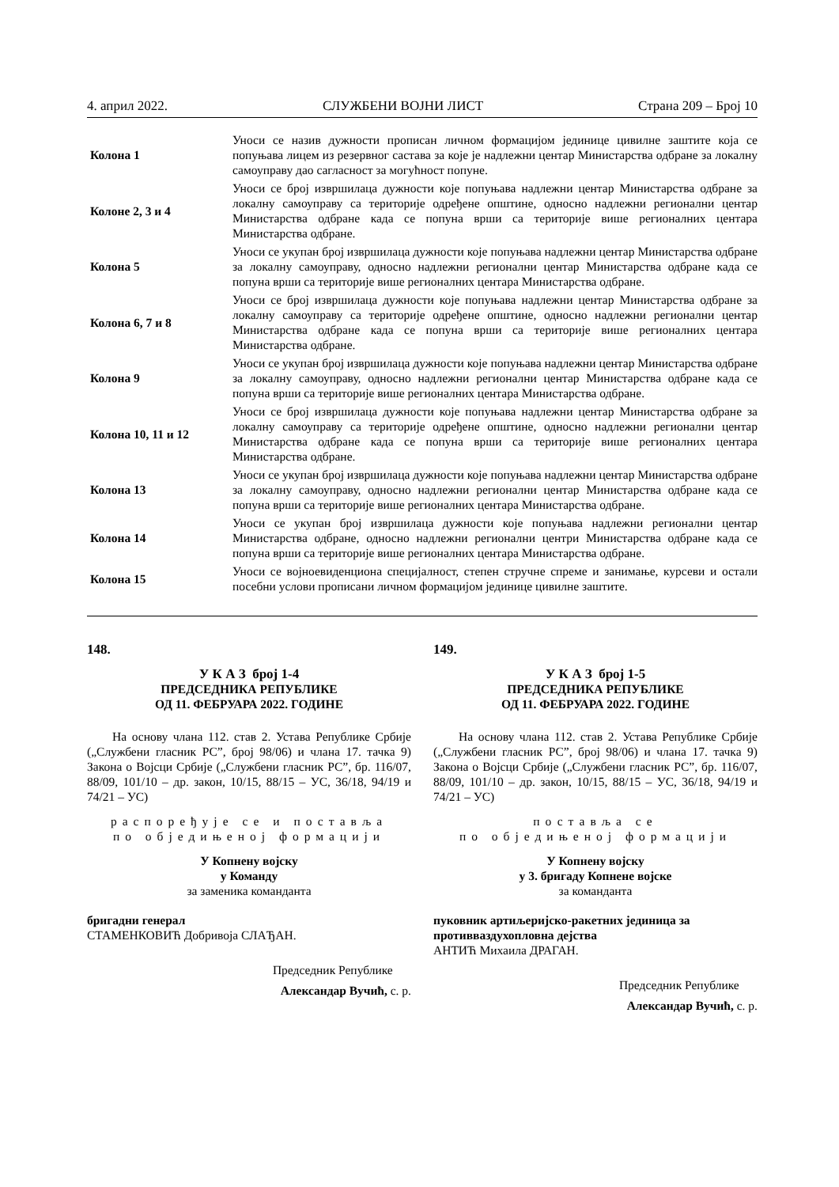4. април 2022. СЛУЖБЕНИ ВОЈНИ ЛИСТ Страна 209 – Број 10
| Колона 1 | Уноси се назив дужности прописан личном формацијом јединице цивилне заштите која се попуњава лицем из резервног састава за које је надлежни центар Министарства одбране за локалну самоуправу дао сагласност за могућност попуне. |
| Колоне 2, 3 и 4 | Уноси се број извршилаца дужности које попуњава надлежни центар Министарства одбране за локалну самоуправу са територије одређене општине, односно надлежни регионални центар Министарства одбране када се попуна врши са територије више регионалних центара Министарства одбране. |
| Колона 5 | Уноси се укупан број извршилаца дужности које попуњава надлежни центар Министарства одбране за локалну самоуправу, односно надлежни регионални центар Министарства одбране када се попуна врши са територије више регионалних центара Министарства одбране. |
| Колона 6, 7 и 8 | Уноси се број извршилаца дужности које попуњава надлежни центар Министарства одбране за локалну самоуправу са територије одређене општине, односно надлежни регионални центар Министарства одбране када се попуна врши са територије више регионалних центара Министарства одбране. |
| Колона 9 | Уноси се укупан број извршилаца дужности које попуњава надлежни центар Министарства одбране за локалну самоуправу, односно надлежни регионални центар Министарства одбране када се попуна врши са територије више регионалних центара Министарства одбране. |
| Колона 10, 11 и 12 | Уноси се број извршилаца дужности које попуњава надлежни центар Министарства одбране за локалну самоуправу са територије одређене општине, односно надлежни регионални центар Министарства одбране када се попуна врши са територије више регионалних центара Министарства одбране. |
| Колона 13 | Уноси се укупан број извршилаца дужности које попуњава надлежни центар Министарства одбране за локалну самоуправу, односно надлежни регионални центар Министарства одбране када се попуна врши са територије више регионалних центара Министарства одбране. |
| Колона 14 | Уноси се укупан број извршилаца дужности које попуњава надлежни регионални центар Министарства одбране, односно надлежни регионални центри Министарства одбране када се попуна врши са територије више регионалних центара Министарства одбране. |
| Колона 15 | Уноси се војноевиденциона специјалност, степен стручне спреме и занимање, курсеви и остали посебни услови прописани личном формацијом јединице цивилне заштите. |
148.
У К А З број 1-4
ПРЕДСЕДНИКА РЕПУБЛИКЕ
ОД 11. ФЕБРУАРА 2022. ГОДИНЕ
На основу члана 112. став 2. Устава Републике Србије („Службени гласник РС”, број 98/06) и члана 17. тачка 9) Закона о Војсци Србије („Службени гласник РС”, бр. 116/07, 88/09, 101/10 – др. закон, 10/15, 88/15 – УС, 36/18, 94/19 и 74/21 – УС)
распоређује се и поставља
по обједињеној формацији
У Копнену војску
у Команду
за заменика команданта
бригадни генерал
СТАМЕНКОВИЋ Добривоја СЛАЂАН.
Председник Републике
Александар Вучић, с. р.
149.
У К А З број 1-5
ПРЕДСЕДНИКА РЕПУБЛИКЕ
ОД 11. ФЕБРУАРА 2022. ГОДИНЕ
На основу члана 112. став 2. Устава Републике Србије („Службени гласник РС”, број 98/06) и члана 17. тачка 9) Закона о Војсци Србије („Службени гласник РС”, бр. 116/07, 88/09, 101/10 – др. закон, 10/15, 88/15 – УС, 36/18, 94/19 и 74/21 – УС)
поставља се
по обједињеној формацији
У Копнену војску
у 3. бригаду Копнене војске
за команданта
пуковник артиљеријско-ракетних јединица за противваздухопловна дејства
АНТИЋ Михаила ДРАГАН.
Председник Републике
Александар Вучић, с. р.